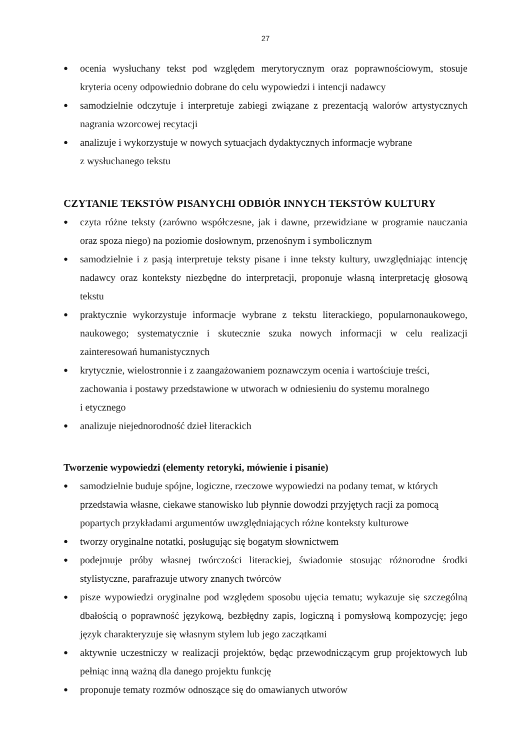27
● ocenia wysłuchany tekst pod względem merytorycznym oraz poprawnościowym, stosuje kryteria oceny odpowiednio dobrane do celu wypowiedzi i intencji nadawcy
● samodzielnie odczytuje i interpretuje zabiegi związane z prezentacją walorów artystycznych nagrania wzorcowej recytacji
● analizuje i wykorzystuje w nowych sytuacjach dydaktycznych informacje wybrane
z wysłuchanego tekstu
CZYTANIE TEKSTÓW PISANYCHI ODBIÓR INNYCH TEKSTÓW KULTURY
● czyta różne teksty (zarówno współczesne, jak i dawne, przewidziane w programie nauczania oraz spoza niego) na poziomie dosłownym, przenośnym i symbolicznym
● samodzielnie i z pasją interpretuje teksty pisane i inne teksty kultury, uwzględniając intencję nadawcy oraz konteksty niezbędne do interpretacji, proponuje własną interpretację głosową tekstu
● praktycznie wykorzystuje informacje wybrane z tekstu literackiego, popularnonaukowego, naukowego; systematycznie i skutecznie szuka nowych informacji w celu realizacji zainteresowań humanistycznych
● krytycznie, wielostronnie i z zaangażowaniem poznawczym ocenia i wartościuje treści, zachowania i postawy przedstawione w utworach w odniesieniu do systemu moralnego
i etycznego
● analizuje niejednorodność dzieł literackich
Tworzenie wypowiedzi (elementy retoryki, mówienie i pisanie)
● samodzielnie buduje spójne, logiczne, rzeczowe wypowiedzi na podany temat, w których przedstawia własne, ciekawe stanowisko lub płynnie dowodzi przyjętych racji za pomocą popartych przykładami argumentów uwzględniających różne konteksty kulturowe
● tworzy oryginalne notatki, posługując się bogatym słownictwem
● podejmuje próby własnej twórczości literackiej, świadomie stosując różnorodne środki stylistyczne, parafrazuje utwory znanych twórców
● pisze wypowiedzi oryginalne pod względem sposobu ujęcia tematu; wykazuje się szczególną dbałością o poprawność językową, bezbłędny zapis, logiczną i pomysłową kompozycję; jego język charakteryzuje się własnym stylem lub jego zaczątkami
● aktywnie uczestniczy w realizacji projektów, będąc przewodniczącym grup projektowych lub pełniąc inną ważną dla danego projektu funkcję
● proponuje tematy rozmów odnoszące się do omawianych utworów